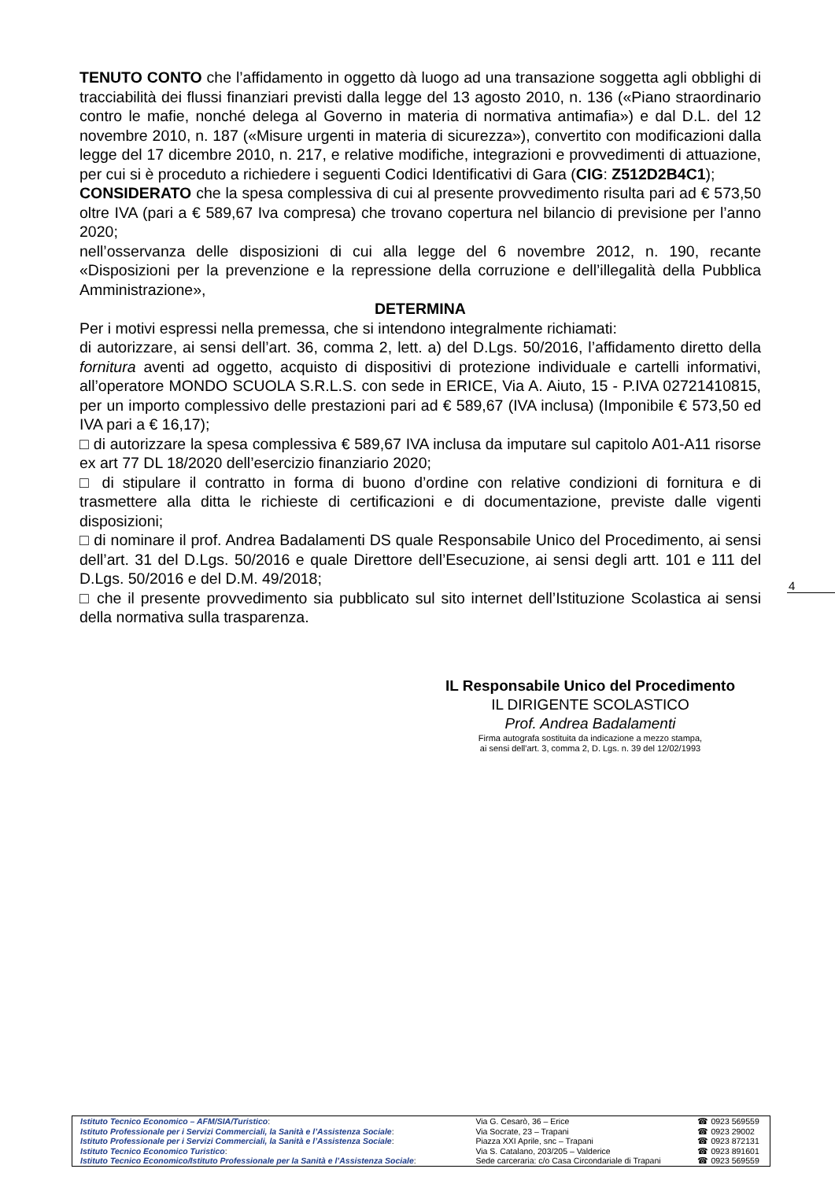TENUTO CONTO che l’affidamento in oggetto dà luogo ad una transazione soggetta agli obblighi di tracciabilità dei flussi finanziari previsti dalla legge del 13 agosto 2010, n. 136 («Piano straordinario contro le mafie, nonché delega al Governo in materia di normativa antimafia») e dal D.L. del 12 novembre 2010, n. 187 («Misure urgenti in materia di sicurezza»), convertito con modificazioni dalla legge del 17 dicembre 2010, n. 217, e relative modifiche, integrazioni e provvedimenti di attuazione, per cui si è proceduto a richiedere i seguenti Codici Identificativi di Gara (CIG: Z512D2B4C1);
CONSIDERATO che la spesa complessiva di cui al presente provvedimento risulta pari ad € 573,50 oltre IVA (pari a € 589,67 Iva compresa) che trovano copertura nel bilancio di previsione per l’anno 2020;
nell’osservanza delle disposizioni di cui alla legge del 6 novembre 2012, n. 190, recante «Disposizioni per la prevenzione e la repressione della corruzione e dell’illegalità della Pubblica Amministrazione»,
DETERMINA
Per i motivi espressi nella premessa, che si intendono integralmente richiamati:
di autorizzare, ai sensi dell’art. 36, comma 2, lett. a) del D.Lgs. 50/2016, l’affidamento diretto della fornitura aventi ad oggetto, acquisto di dispositivi di protezione individuale e cartelli informativi, all’operatore MONDO SCUOLA S.R.L.S. con sede in ERICE, Via A. Aiuto, 15 - P.IVA 02721410815, per un importo complessivo delle prestazioni pari ad € 589,67 (IVA inclusa) (Imponibile € 573,50 ed IVA pari a € 16,17);
□ di autorizzare la spesa complessiva € 589,67 IVA inclusa da imputare sul capitolo A01-A11 risorse ex art 77 DL 18/2020 dell’esercizio finanziario 2020;
□ di stipulare il contratto in forma di buono d’ordine con relative condizioni di fornitura e di trasmettere alla ditta le richieste di certificazioni e di documentazione, previste dalle vigenti disposizioni;
□ di nominare il prof. Andrea Badalamenti DS quale Responsabile Unico del Procedimento, ai sensi dell’art. 31 del D.Lgs. 50/2016 e quale Direttore dell’Esecuzione, ai sensi degli artt. 101 e 111 del D.Lgs. 50/2016 e del D.M. 49/2018;
□ che il presente provvedimento sia pubblicato sul sito internet dell’Istituzione Scolastica ai sensi della normativa sulla trasparenza.
4
IL Responsabile Unico del Procedimento
IL DIRIGENTE SCOLASTICO
Prof. Andrea Badalamenti
Firma autografa sostituita da indicazione a mezzo stampa,
ai sensi dell'art. 3, comma 2, D. Lgs. n. 39 del 12/02/1993
| Istituto Tecnico Economico – AFM/SIA/Turistico : | Via G. Cesarò, 36 – Erice | ☎ 0923 569559 |
| Istituto Professionale per i Servizi Commerciali, la Sanità e l’Assistenza Sociale : | Via Socrate, 23 – Trapani | ☎ 0923 29002 |
| Istituto Professionale per i Servizi Commerciali, la Sanità e l’Assistenza Sociale : | Piazza XXI Aprile, snc – Trapani | ☎ 0923 872131 |
| Istituto Tecnico Economico Turistico : | Via S. Catalano, 203/205 – Valderice | ☎ 0923 891601 |
| Istituto Tecnico Economico/Istituto Professionale per la Sanità e l’Assistenza Sociale : | Sede carceraria: c/o Casa Circondariale di Trapani | ☎ 0923 569559 |